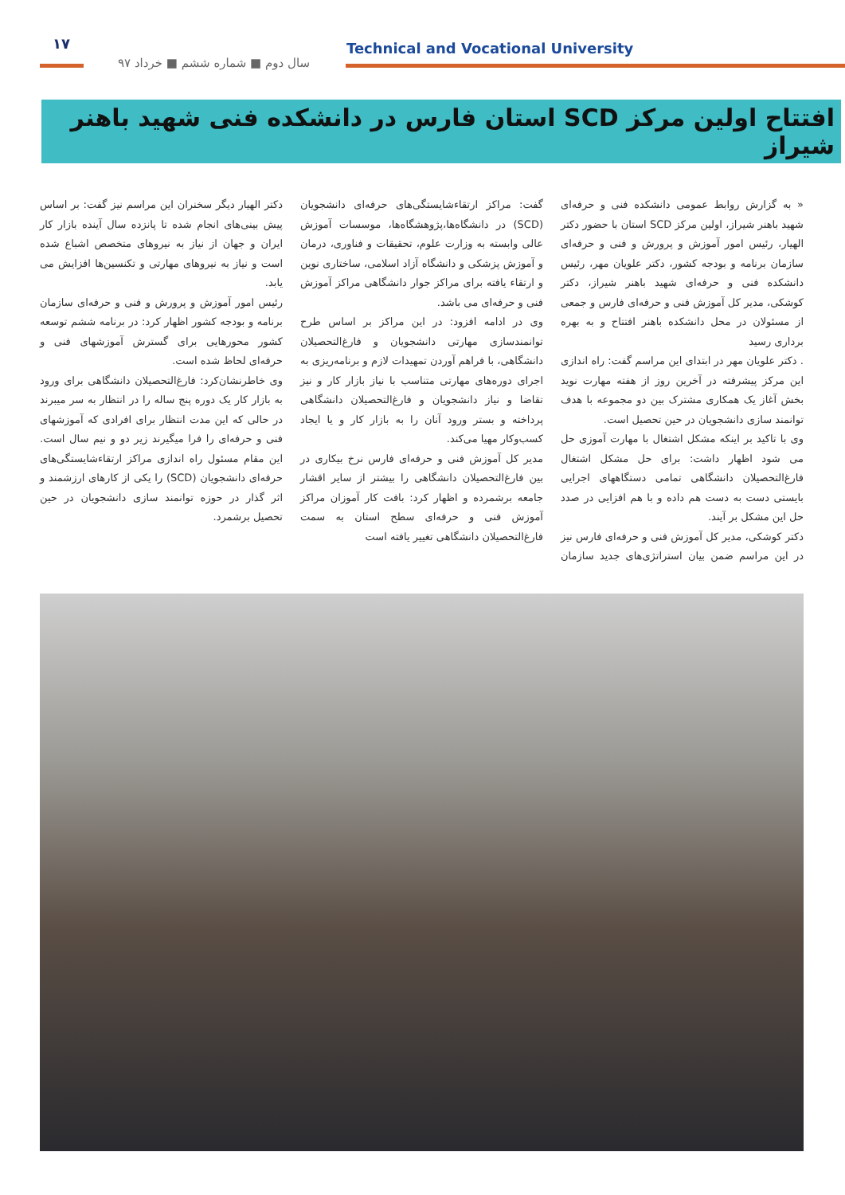۱۷
سال دوم ■ شماره ششم ■ خرداد ۹۷
Technical and Vocational University
افتتاح اولین مرکز SCD استان فارس در دانشکده فنی شهید باهنر شیراز
« به گزارش روابط عمومی دانشکده فنی و حرفه‌ای شهید باهنر شیراز، اولین مرکز SCD استان با حضور دکتر الهیار، رئیس امور آموزش و پرورش و فنی و حرفه‌ای سازمان برنامه و بودجه کشور، دکتر علویان مهر، رئیس دانشکده فنی و حرفه‌ای شهید باهنر شیراز، دکتر کوشکی، مدیر کل آموزش فنی و حرفه‌ای فارس و جمعی از مسئولان در محل دانشکده باهنر افتتاح و به بهره برداری رسید
. دکتر علویان مهر در ابتدای این مراسم گفت: راه اندازی این مرکز پیشرفته در آخرین روز از هفته مهارت نوید بخش آغاز یک همکاری مشترک بین دو مجموعه با هدف توانمند سازی دانشجویان در حین تحصیل است.
وی با تاکید بر اینکه مشکل اشتغال با مهارت آموزی حل می شود اظهار داشت: برای حل مشکل اشتغال فارغ‌التحصیلان دانشگاهی تمامی دستگاههای اجرایی بایستی دست به دست هم داده و با هم افزایی در صدد حل این مشکل بر آیند.
دکتر کوشکی، مدیر کل آموزش فنی و حرفه‌ای فارس نیز در این مراسم ضمن بیان استراتژی‌های جدید سازمان گفت: مراکز ارتقاءشایستگی‌های حرفه‌ای دانشجویان (SCD) در دانشگاه‌ها،پژوهشگاه‌ها، موسسات آموزش عالی وابسته به وزارت علوم، تحقیقات و فناوری، درمان و آموزش پزشکی و دانشگاه آزاد اسلامی، ساختاری نوین و ارتقاء یافته برای مراکز جوار دانشگاهی مراکز آموزش فنی و حرفه‌ای می باشد.
وی در ادامه افزود: در این مراکز بر اساس طرح توانمندسازی مهارتی دانشجویان و فارغ‌التحصیلان دانشگاهی، با فراهم آوردن تمهیدات لازم و برنامه‌ریزی به اجرای دوره‌های مهارتی متناسب با نیاز بازار کار و نیز تقاضا و نیاز دانشجویان و فارغ‌التحصیلان دانشگاهی پرداخته و بستر ورود آنان را به بازار کار و یا ایجاد کسب‌وکار مهیا می‌کند.
مدیر کل آموزش فنی و حرفه‌ای فارس نرخ بیکاری در بین فارغ‌التحصیلان دانشگاهی را بیشتر از سایر اقشار جامعه برشمرده و اظهار کرد: بافت کار آموزان مراکز آموزش فنی و حرفه‌ای سطح استان به سمت فارغ‌التحصیلان دانشگاهی تغییر یافته است
دکتر الهیار دیگر سخنران این مراسم نیز گفت: بر اساس پیش بینی‌های انجام شده تا پانزده سال آینده بازار کار ایران و جهان از نیاز به نیروهای متخصص اشباع شده است و نیاز به نیروهای مهارتی و تکنسین‌ها افزایش می یابد.
رئیس امور آموزش و پرورش و فنی و حرفه‌ای سازمان برنامه و بودجه کشور اظهار کرد: در برنامه ششم توسعه کشور محورهایی برای گسترش آموزشهای فنی و حرفه‌ای لحاظ شده است.
وی خاطرنشان‌کرد: فارغ‌التحصیلان دانشگاهی برای ورود به بازار کار یک دوره پنج ساله را در انتظار به سر میبرند در حالی که این مدت انتظار برای افرادی که آموزشهای فنی و حرفه‌ای را فرا میگیرند زیر دو و نیم سال است. این مقام مسئول راه اندازی مراکز ارتقاءشایستگی‌های حرفه‌ای دانشجویان (SCD) را یکی از کارهای ارزشمند و اثر گذار در حوزه توانمند سازی دانشجویان در حین تحصیل برشمرد.